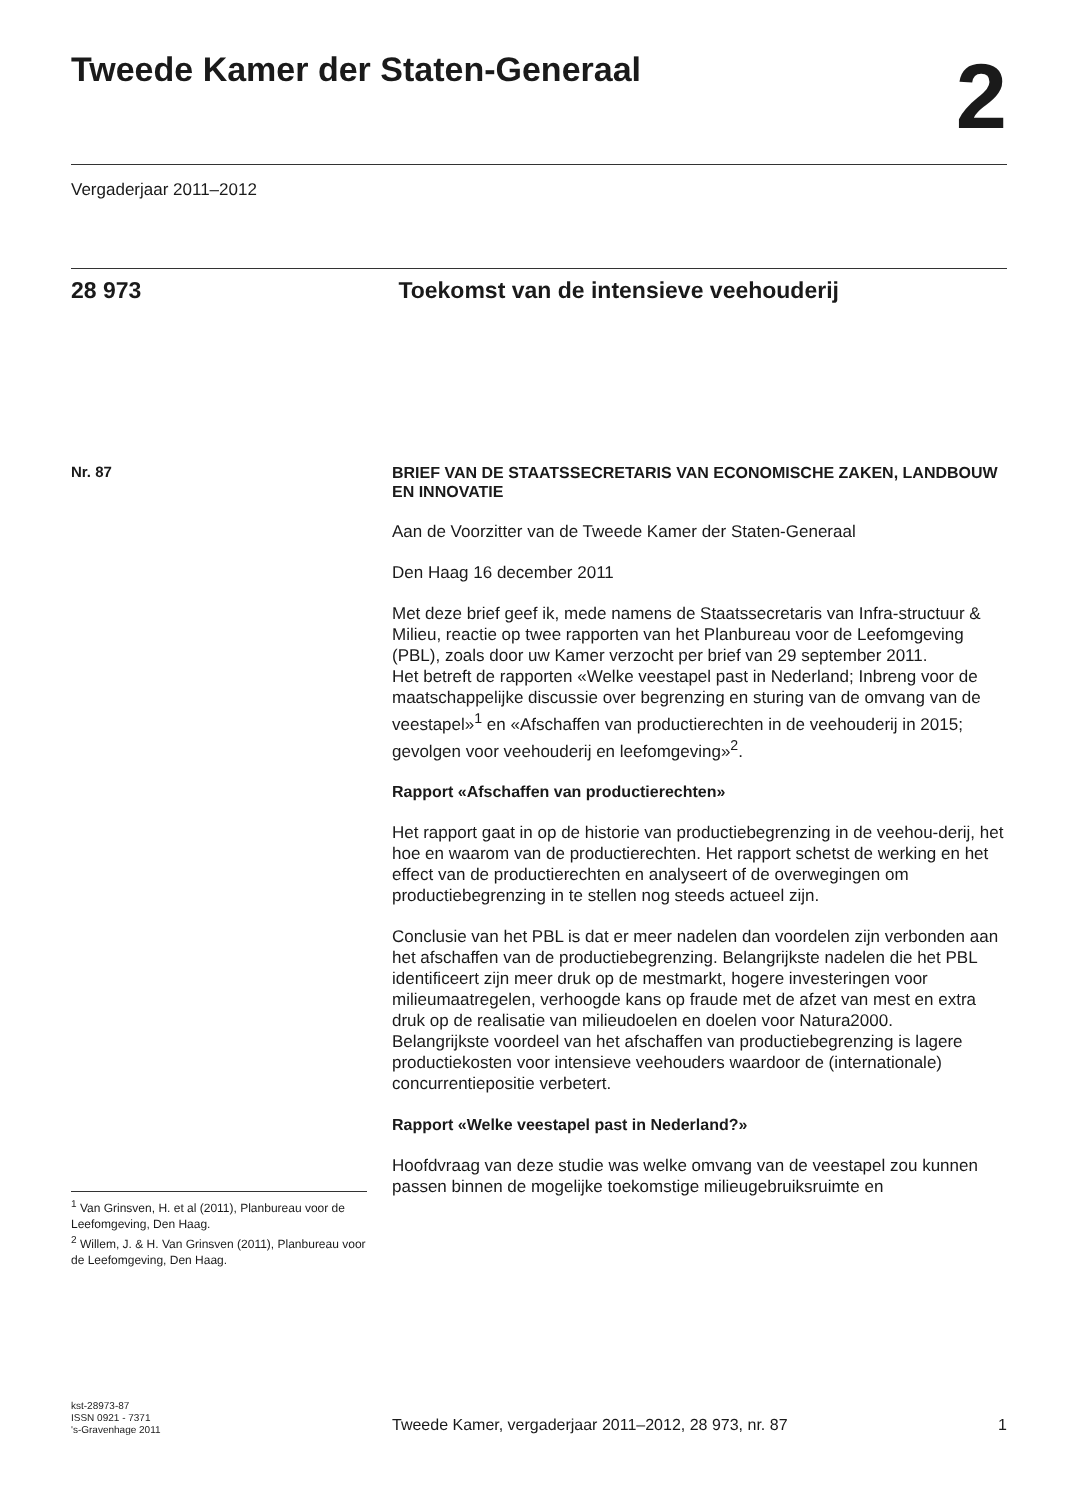Tweede Kamer der Staten-Generaal
2
Vergaderjaar 2011–2012
28 973 Toekomst van de intensieve veehouderij
Nr. 87
BRIEF VAN DE STAATSSECRETARIS VAN ECONOMISCHE ZAKEN, LANDBOUW EN INNOVATIE
Aan de Voorzitter van de Tweede Kamer der Staten-Generaal
Den Haag 16 december 2011
Met deze brief geef ik, mede namens de Staatssecretaris van Infra-structuur & Milieu, reactie op twee rapporten van het Planbureau voor de Leefomgeving (PBL), zoals door uw Kamer verzocht per brief van 29 september 2011.
Het betreft de rapporten «Welke veestapel past in Nederland; Inbreng voor de maatschappelijke discussie over begrenzing en sturing van de omvang van de veestapel»<sup>1</sup> en «Afschaffen van productierechten in de veehouderij in 2015; gevolgen voor veehouderij en leefomgeving»<sup>2</sup>.
Rapport «Afschaffen van productierechten»
Het rapport gaat in op de historie van productiebegrenzing in de veehou-derij, het hoe en waarom van de productierechten. Het rapport schetst de werking en het effect van de productierechten en analyseert of de overwegingen om productiebegrenzing in te stellen nog steeds actueel zijn.
Conclusie van het PBL is dat er meer nadelen dan voordelen zijn verbonden aan het afschaffen van de productiebegrenzing. Belangrijkste nadelen die het PBL identificeert zijn meer druk op de mestmarkt, hogere investeringen voor milieumaatregelen, verhoogde kans op fraude met de afzet van mest en extra druk op de realisatie van milieudoelen en doelen voor Natura2000.
Belangrijkste voordeel van het afschaffen van productiebegrenzing is lagere productiekosten voor intensieve veehouders waardoor de (internationale) concurrentiepositie verbetert.
Rapport «Welke veestapel past in Nederland?»
Hoofdvraag van deze studie was welke omvang van de veestapel zou kunnen passen binnen de mogelijke toekomstige milieugebruiksruimte en
<sup>1</sup> Van Grinsven, H. et al (2011), Planbureau voor de Leefomgeving, Den Haag.
<sup>2</sup> Willem, J. & H. Van Grinsven (2011), Planbureau voor de Leefomgeving, Den Haag.
kst-28973-87
ISSN 0921 - 7371
's-Gravenhage 2011
Tweede Kamer, vergaderjaar 2011–2012, 28 973, nr. 87 1